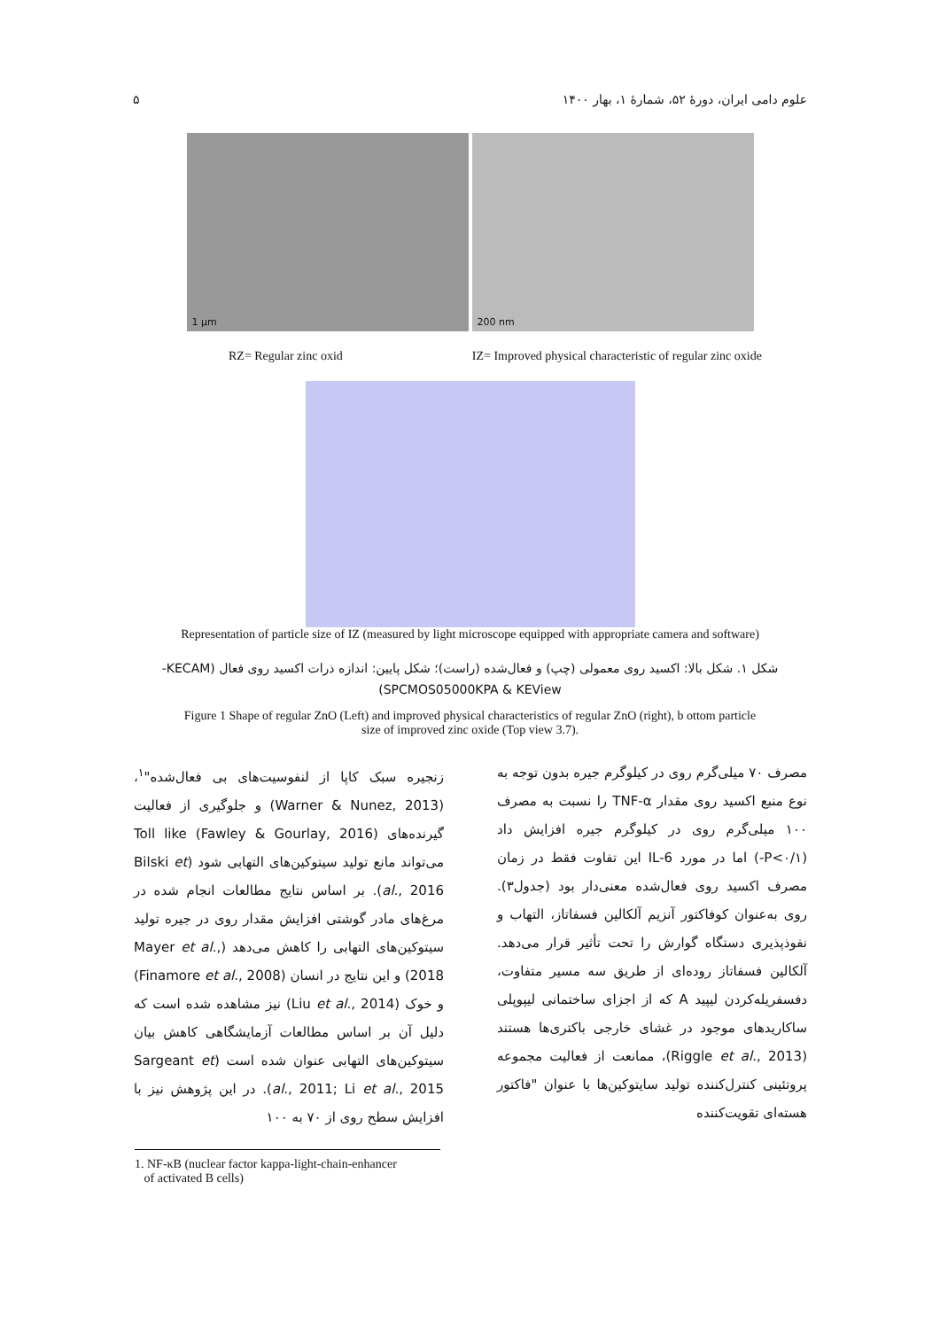علوم دامی ایران، دورهٔ ۵۲، شمارهٔ ۱، بهار ۱۴۰۰ ۵
1 µm 200 nm
RZ= Regular zinc oxid IZ= Improved physical characteristic of regular zinc oxide
Representation of particle size of IZ (measured by light microscope equipped with appropriate camera and software)
شکل ۱. شکل بالا: اکسید روی معمولی (چپ) و فعال‌شده (راست)؛ شکل پایین: اندازه ذرات اکسید روی فعال (KECAM-
SPCMOS05000KPA & KEView)
Figure 1 Shape of regular ZnO (Left) and improved physical characteristics of regular ZnO (right), b ottom particle
size of improved zinc oxide (Top view 3.7).
مصرف ۷۰ میلی‌گرم روی در کیلوگرم جیره بدون توجه به نوع منبع اکسید روی مقدار TNF-α را نسبت به مصرف ۱۰۰ میلی‌گرم روی در کیلوگرم جیره افزایش داد (P<۰/۱-) اما در مورد IL-6 این تفاوت فقط در زمان مصرف اکسید روی فعال‌شده معنی‌دار بود (جدول۳). روی به‌عنوان کوفاکتور آنزیم آلکالین فسفاتاز، التهاب و نفوذپذیری دستگاه گوارش را تحت تأثیر قرار می‌دهد. آلکالین فسفاتاز روده‌ای از طریق سه مسیر متفاوت، دفسفریله‌کردن لیپید A که از اجزای ساختمانی لیپوپلی ساکاریدهای موجود در غشای خارجی باکتری‌ها هستند (Riggle et al., 2013)، ممانعت از فعالیت مجموعه پروتئینی کنترل‌کننده تولید سایتوکین‌ها با عنوان "فاکتور هسته‌ای تقویت‌کننده
زنجیره سبک کاپا از لنفوسیت‌های بی فعال‌شده"<sup>۱</sup>، (Warner & Nunez, 2013) و جلوگیری از فعالیت گیرنده‌های Toll like (Fawley & Gourlay, 2016) می‌تواند مانع تولید سیتوکین‌های التهابی شود (Bilski et al., 2016). بر اساس نتایج مطالعات انجام شده در مرغ‌های مادر گوشتی افزایش مقدار روی در جیره تولید سیتوکین‌های التهابی را کاهش می‌دهد (Mayer et al., 2018) و این نتایج در انسان (Finamore et al., 2008) و خوک (Liu et al., 2014) نیز مشاهده شده است که دلیل آن بر اساس مطالعات آزمایشگاهی کاهش بیان سیتوکین‌های التهابی عنوان شده است (Sargeant et al., 2011; Li et al., 2015). در این پژوهش نیز با افزایش سطح روی از ۷۰ به ۱۰۰
1. NF-κB (nuclear factor kappa-light-chain-enhancer
of activated B cells)